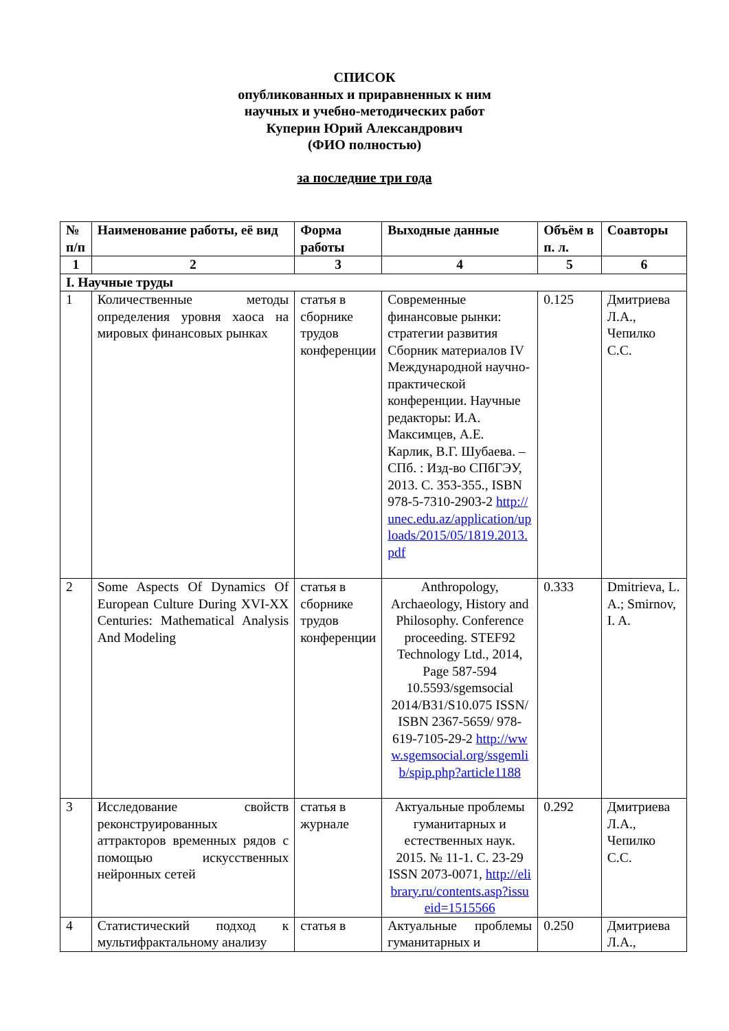СПИСОК
опубликованных и приравненных к ним
научных и учебно-методических работ
Куперин Юрий Александрович
(ФИО полностью)
за последние три года
| № п/п | Наименование работы, её вид | Форма работы | Выходные данные | Объём в п. л. | Соавторы |
| --- | --- | --- | --- | --- | --- |
| 1 | 2 | 3 | 4 | 5 | 6 |
| I. Научные труды | | | | | |
| 1 | Количественные методы определения уровня хаоса на мировых финансовых рынках | статья в сборнике трудов конференции | Современные финансовые рынки: стратегии развития Сборник материалов IV Международной научно-практической конференции. Научные редакторы: И.А. Максимцев, А.Е. Карлик, В.Г. Шубаева. – СПб. : Изд-во СПбГЭУ, 2013. С. 353-355., ISBN 978-5-7310-2903-2 http://unec.edu.az/application/uploads/2015/05/1819.2013.pdf | 0.125 | Дмитриева Л.А., Чепилко С.С. |
| 2 | Some Aspects Of Dynamics Of European Culture During XVI-XX Centuries: Mathematical Analysis And Modeling | статья в сборнике трудов конференции | Anthropology, Archaeology, History and Philosophy. Conference proceeding. STEF92 Technology Ltd., 2014, Page 587-594 10.5593/sgemsocial 2014/B31/S10.075 ISSN/ ISBN 2367-5659/ 978-619-7105-29-2 http://www.sgemsocial.org/ssgemlib/spip.php?article1188 | 0.333 | Dmitrieva, L. A.; Smirnov, I. A. |
| 3 | Исследование свойств реконструированных аттракторов временных рядов с помощью искусственных нейронных сетей | статья в журнале | Актуальные проблемы гуманитарных и естественных наук. 2015. № 11-1. С. 23-29 ISSN 2073-0071, http://elibrary.ru/contents.asp?issueid=1515566 | 0.292 | Дмитриева Л.А., Чепилко С.С. |
| 4 | Статистический подход к мультифрактальному анализу | статья в | Актуальные проблемы гуманитарных и | 0.250 | Дмитриева Л.А., |